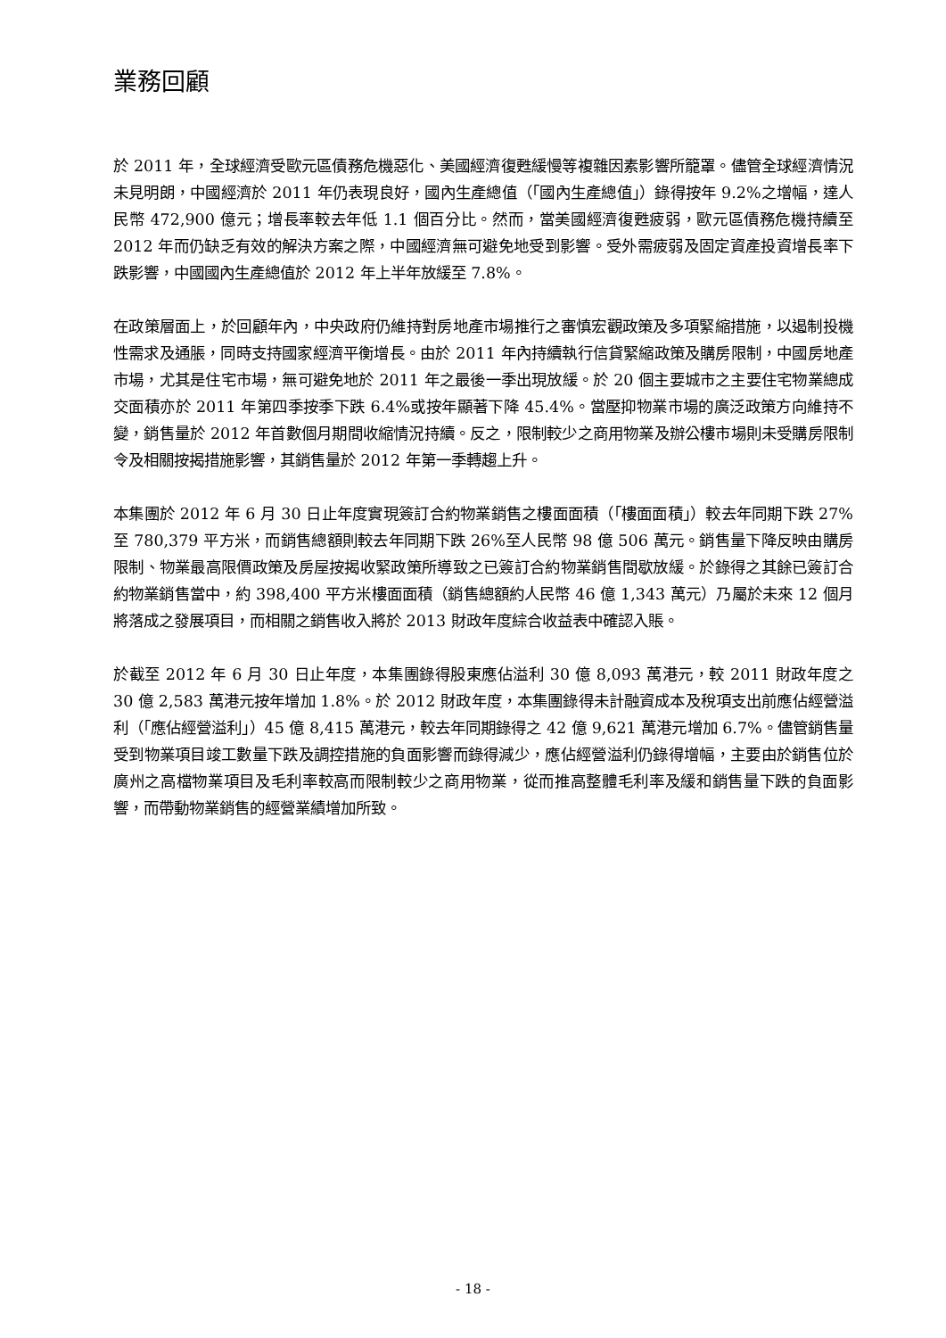業務回顧
於 2011 年，全球經濟受歐元區債務危機惡化、美國經濟復甦緩慢等複雜因素影響所籠罩。儘管全球經濟情況未見明朗，中國經濟於 2011 年仍表現良好，國內生產總值（「國內生產總值」）錄得按年 9.2%之增幅，達人民幣 472,900 億元；增長率較去年低 1.1 個百分比。然而，當美國經濟復甦疲弱，歐元區債務危機持續至 2012 年而仍缺乏有效的解決方案之際，中國經濟無可避免地受到影響。受外需疲弱及固定資產投資增長率下跌影響，中國國內生產總值於 2012 年上半年放緩至 7.8%。
在政策層面上，於回顧年內，中央政府仍維持對房地產市場推行之審慎宏觀政策及多項緊縮措施，以遏制投機性需求及通脹，同時支持國家經濟平衡增長。由於 2011 年內持續執行信貸緊縮政策及購房限制，中國房地產市場，尤其是住宅市場，無可避免地於 2011 年之最後一季出現放緩。於 20 個主要城市之主要住宅物業總成交面積亦於 2011 年第四季按季下跌 6.4%或按年顯著下降 45.4%。當壓抑物業市場的廣泛政策方向維持不變，銷售量於 2012 年首數個月期間收縮情況持續。反之，限制較少之商用物業及辦公樓市場則未受購房限制令及相關按揭措施影響，其銷售量於 2012 年第一季轉趨上升。
本集團於 2012 年 6 月 30 日止年度實現簽訂合約物業銷售之樓面面積（「樓面面積」）較去年同期下跌 27%至 780,379 平方米，而銷售總額則較去年同期下跌 26%至人民幣 98 億 506 萬元。銷售量下降反映由購房限制、物業最高限價政策及房屋按揭收緊政策所導致之已簽訂合約物業銷售間歇放緩。於錄得之其餘已簽訂合約物業銷售當中，約 398,400 平方米樓面面積（銷售總額約人民幣 46 億 1,343 萬元）乃屬於未來 12 個月將落成之發展項目，而相關之銷售收入將於 2013 財政年度綜合收益表中確認入賬。
於截至 2012 年 6 月 30 日止年度，本集團錄得股東應佔溢利 30 億 8,093 萬港元，較 2011 財政年度之 30 億 2,583 萬港元按年增加 1.8%。於 2012 財政年度，本集團錄得未計融資成本及稅項支出前應佔經營溢利（「應佔經營溢利」）45 億 8,415 萬港元，較去年同期錄得之 42 億 9,621 萬港元增加 6.7%。儘管銷售量受到物業項目竣工數量下跌及調控措施的負面影響而錄得減少，應佔經營溢利仍錄得增幅，主要由於銷售位於廣州之高檔物業項目及毛利率較高而限制較少之商用物業，從而推高整體毛利率及緩和銷售量下跌的負面影響，而帶動物業銷售的經營業績增加所致。
- 18 -